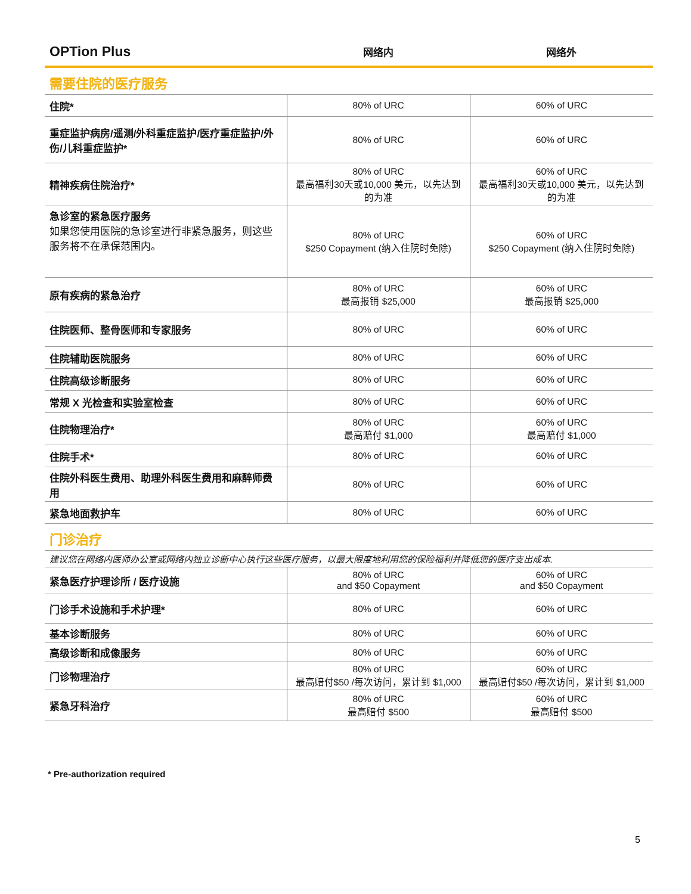| OPTion Plus | 网络内 | 网络外 |
| --- | --- | --- |
| 需要住院的医疗服务 | | |
| 住院* | 80% of URC | 60% of URC |
| 重症监护病房/遥测/外科重症监护/医疗重症监护/外伤/儿科重症监护* | 80% of URC | 60% of URC |
| 精神疾病住院治疗* | 80% of URC 最高福利30天或10,000 美元，以先达到的为准 | 60% of URC 最高福利30天或10,000 美元，以先达到的为准 |
| 急诊室的紧急医疗服务 如果您使用医院的急诊室进行非紧急服务，则这些服务将不在承保范围内。 | 80% of URC $250 Copayment (纳入住院时免除) | 60% of URC $250 Copayment (纳入住院时免除) |
| 原有疾病的紧急治疗 | 80% of URC 最高报销 $25,000 | 60% of URC 最高报销 $25,000 |
| 住院医师、整骨医师和专家服务 | 80% of URC | 60% of URC |
| 住院辅助医院服务 | 80% of URC | 60% of URC |
| 住院高级诊断服务 | 80% of URC | 60% of URC |
| 常规 X 光检查和实验室检查 | 80% of URC | 60% of URC |
| 住院物理治疗* | 80% of URC 最高赔付 $1,000 | 60% of URC 最高赔付 $1,000 |
| 住院手术* | 80% of URC | 60% of URC |
| 住院外科医生费用、助理外科医生费用和麻醉师费用 | 80% of URC | 60% of URC |
| 紧急地面救护车 | 80% of URC | 60% of URC |
| 门诊治疗 | | |
| 建议您在网络内医师办公室或网络内独立诊断中心执行这些医疗服务，以最大限度地利用您的保险福利并降低您的医疗支出成本. | | |
| 紧急医疗护理诊所 / 医疗设施 | 80% of URC and $50 Copayment | 60% of URC and $50 Copayment |
| 门诊手术设施和手术护理* | 80% of URC | 60% of URC |
| 基本诊断服务 | 80% of URC | 60% of URC |
| 高级诊断和成像服务 | 80% of URC | 60% of URC |
| 门诊物理治疗 | 80% of URC 最高赔付$50 /每次访问，累计到 $1,000 | 60% of URC 最高赔付$50 /每次访问，累计到 $1,000 |
| 紧急牙科治疗 | 80% of URC 最高赔付 $500 | 60% of URC 最高赔付 $500 |
* Pre-authorization required
5